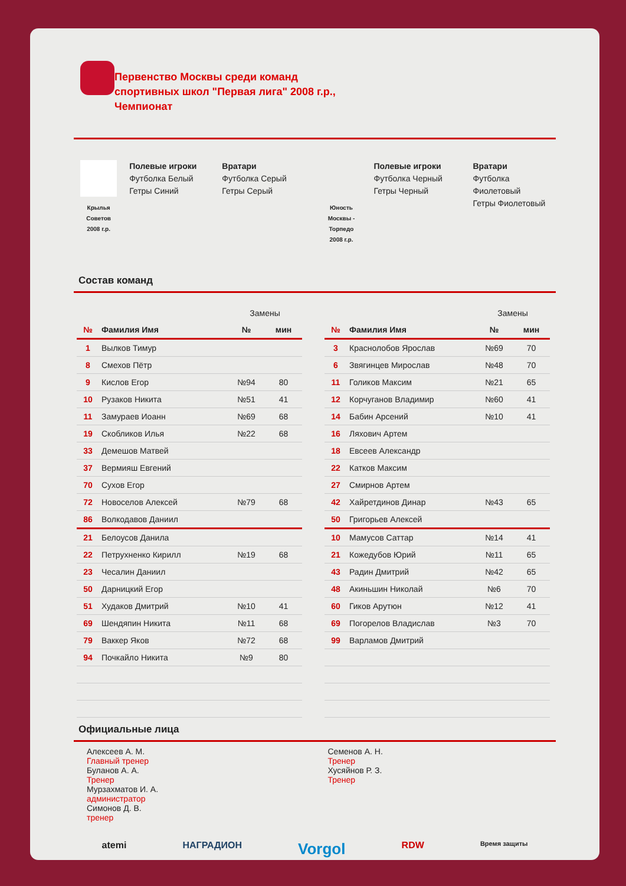Первенство Москвы среди команд
спортивных школ "Первая лига" 2008 г.р.,
Чемпионат
Крылья
Советов
2008 г.р.
Полевые игроки
Футболка Белый
Гетры Синий
Вратари
Футболка Серый
Гетры Серый
Юность
Москвы -
Торпедо
2008 г.р.
Полевые игроки
Футболка Черный
Гетры Черный
Вратари
Футболка
Фиолетовый
Гетры Фиолетовый
Состав команд
| | | Замены | |
| № | Фамилия Имя | № | мин |
| 1 | Вылков Тимур | | |
| 8 | Смехов Пётр | | |
| 9 | Кислов Егор | №94 | 80 |
| 10 | Рузаков Никита | №51 | 41 |
| 11 | Замураев Иоанн | №69 | 68 |
| 19 | Скобликов Илья | №22 | 68 |
| 33 | Демешов Матвей | | |
| 37 | Вермияш Евгений | | |
| 70 | Сухов Егор | | |
| 72 | Новоселов Алексей | №79 | 68 |
| 86 | Волкодавов Даниил | | |
| 21 | Белоусов Данила | | |
| 22 | Петрухненко Кирилл | №19 | 68 |
| 23 | Чесалин Даниил | | |
| 50 | Дарницкий Егор | | |
| 51 | Худаков Дмитрий | №10 | 41 |
| 69 | Шендяпин Никита | №11 | 68 |
| 79 | Ваккер Яков | №72 | 68 |
| 94 | Почкайло Никита | №9 | 80 |
| | | Замены | |
| № | Фамилия Имя | № | мин |
| 3 | Краснолобов Ярослав | №69 | 70 |
| 6 | Звягинцев Мирослав | №48 | 70 |
| 11 | Голиков Максим | №21 | 65 |
| 12 | Корчуганов Владимир | №60 | 41 |
| 14 | Бабин Арсений | №10 | 41 |
| 16 | Ляхович Артем | | |
| 18 | Евсеев Александр | | |
| 22 | Катков Максим | | |
| 27 | Смирнов Артем | | |
| 42 | Хайретдинов Динар | №43 | 65 |
| 50 | Григорьев Алексей | | |
| 10 | Мамусов Саттар | №14 | 41 |
| 21 | Кожедубов Юрий | №11 | 65 |
| 43 | Радин Дмитрий | №42 | 65 |
| 48 | Акиньшин Николай | №6 | 70 |
| 60 | Гиков Арутюн | №12 | 41 |
| 69 | Погорелов Владислав | №3 | 70 |
| 99 | Варламов Дмитрий | | |
Официальные лица
Алексеев А. М.
Главный тренер
Буланов А. А.
Тренер
Мурзахматов И. А.
администратор
Симонов Д. В.
тренер
Семенов А. Н.
Тренер
Хусяйнов Р. З.
Тренер
atemi НАГРАДИОН Vorgol RDW Время защиты